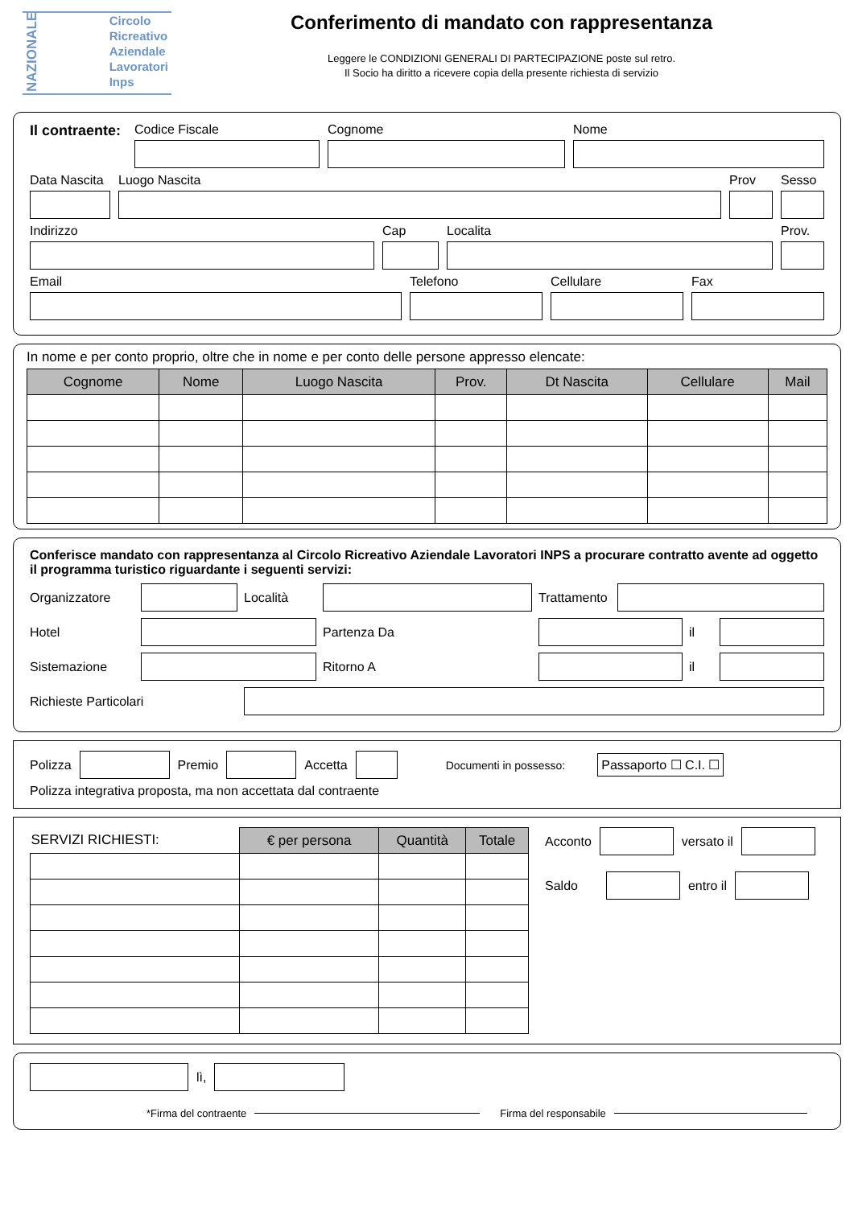NAZIONALE
Circolo
Ricreativo
Aziendale
Lavoratori
Inps
Conferimento di mandato con rappresentanza
Leggere le CONDIZIONI GENERALI DI PARTECIPAZIONE poste sul retro.
Il Socio ha diritto a ricevere copia della presente richiesta di servizio
Il contraente:
Codice Fiscale
Cognome
Nome
Data Nascita
Luogo Nascita
Prov
Sesso
Indirizzo
Cap
Localita
Prov.
Email
Telefono
Cellulare
Fax
In nome e per conto proprio, oltre che in nome e per conto delle persone appresso elencate:
| Cognome | Nome | Luogo Nascita | Prov. | Dt Nascita | Cellulare | Mail |
| --- | --- | --- | --- | --- | --- | --- |
Conferisce mandato con rappresentanza al Circolo Ricreativo Aziendale Lavoratori INPS a procurare contratto avente ad oggetto il programma turistico riguardante i seguenti servizi:
Organizzatore
Località
Trattamento
Hotel
Partenza Da
il
Sistemazione
Ritorno A
il
Richieste Particolari
Polizza
Premio
Accetta
Documenti in possesso: Passaporto ☐ C.I. ☐
Polizza integrativa proposta, ma non accettata dal contraente
| SERVIZI RICHIESTI: | € per persona | Quantità | Totale |
| --- | --- | --- | --- |
Acconto
versato il
Saldo
entro il
lì,
*Firma del contraente Firma del responsabile